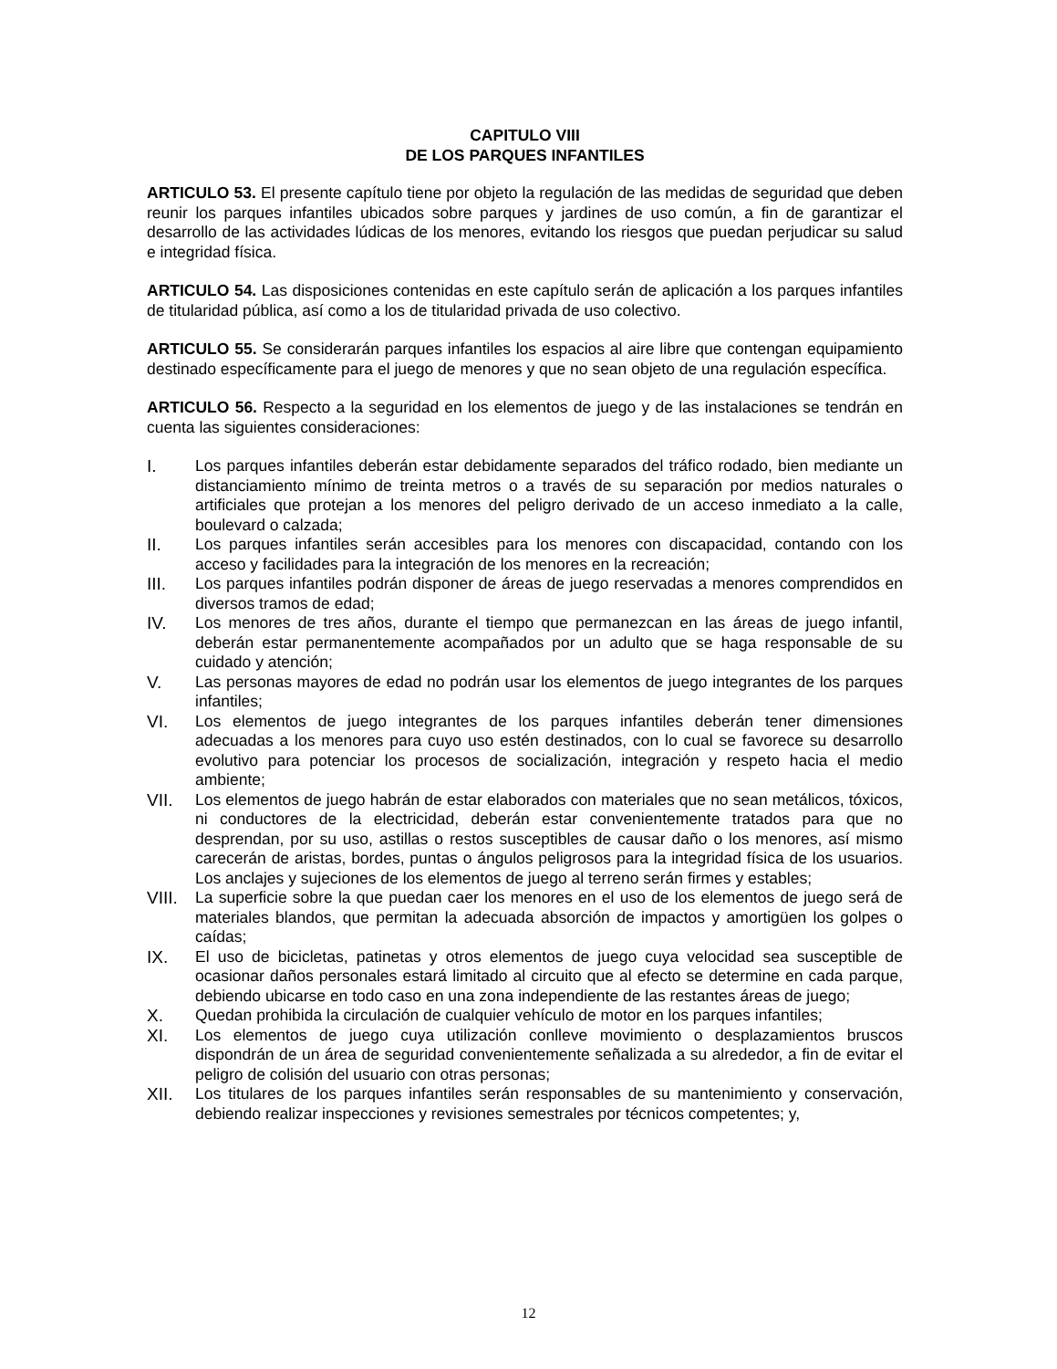CAPITULO VIII
DE LOS PARQUES INFANTILES
ARTICULO 53. El presente capítulo tiene por objeto la regulación de las medidas de seguridad que deben reunir los parques infantiles ubicados sobre parques y jardines de uso común, a fin de garantizar el desarrollo de las actividades lúdicas de los menores, evitando los riesgos que puedan perjudicar su salud e integridad física.
ARTICULO 54. Las disposiciones contenidas en este capítulo serán de aplicación a los parques infantiles de titularidad pública, así como a los de titularidad privada de uso colectivo.
ARTICULO 55. Se considerarán parques infantiles los espacios al aire libre que contengan equipamiento destinado específicamente para el juego de menores y que no sean objeto de una regulación específica.
ARTICULO 56. Respecto a la seguridad en los elementos de juego y de las instalaciones se tendrán en cuenta las siguientes consideraciones:
I. Los parques infantiles deberán estar debidamente separados del tráfico rodado, bien mediante un distanciamiento mínimo de treinta metros o a través de su separación por medios naturales o artificiales que protejan a los menores del peligro derivado de un acceso inmediato a la calle, boulevard o calzada;
II. Los parques infantiles serán accesibles para los menores con discapacidad, contando con los acceso y facilidades para la integración de los menores en la recreación;
III. Los parques infantiles podrán disponer de áreas de juego reservadas a menores comprendidos en diversos tramos de edad;
IV. Los menores de tres años, durante el tiempo que permanezcan en las áreas de juego infantil, deberán estar permanentemente acompañados por un adulto que se haga responsable de su cuidado y atención;
V. Las personas mayores de edad no podrán usar los elementos de juego integrantes de los parques infantiles;
VI. Los elementos de juego integrantes de los parques infantiles deberán tener dimensiones adecuadas a los menores para cuyo uso estén destinados, con lo cual se favorece su desarrollo evolutivo para potenciar los procesos de socialización, integración y respeto hacia el medio ambiente;
VII. Los elementos de juego habrán de estar elaborados con materiales que no sean metálicos, tóxicos, ni conductores de la electricidad, deberán estar convenientemente tratados para que no desprendan, por su uso, astillas o restos susceptibles de causar daño o los menores, así mismo carecerán de aristas, bordes, puntas o ángulos peligrosos para la integridad física de los usuarios. Los anclajes y sujeciones de los elementos de juego al terreno serán firmes y estables;
VIII. La superficie sobre la que puedan caer los menores en el uso de los elementos de juego será de materiales blandos, que permitan la adecuada absorción de impactos y amortigüen los golpes o caídas;
IX. El uso de bicicletas, patinetas y otros elementos de juego cuya velocidad sea susceptible de ocasionar daños personales estará limitado al circuito que al efecto se determine en cada parque, debiendo ubicarse en todo caso en una zona independiente de las restantes áreas de juego;
X. Quedan prohibida la circulación de cualquier vehículo de motor en los parques infantiles;
XI. Los elementos de juego cuya utilización conlleve movimiento o desplazamientos bruscos dispondrán de un área de seguridad convenientemente señalizada a su alrededor, a fin de evitar el peligro de colisión del usuario con otras personas;
XII. Los titulares de los parques infantiles serán responsables de su mantenimiento y conservación, debiendo realizar inspecciones y revisiones semestrales por técnicos competentes; y,
12